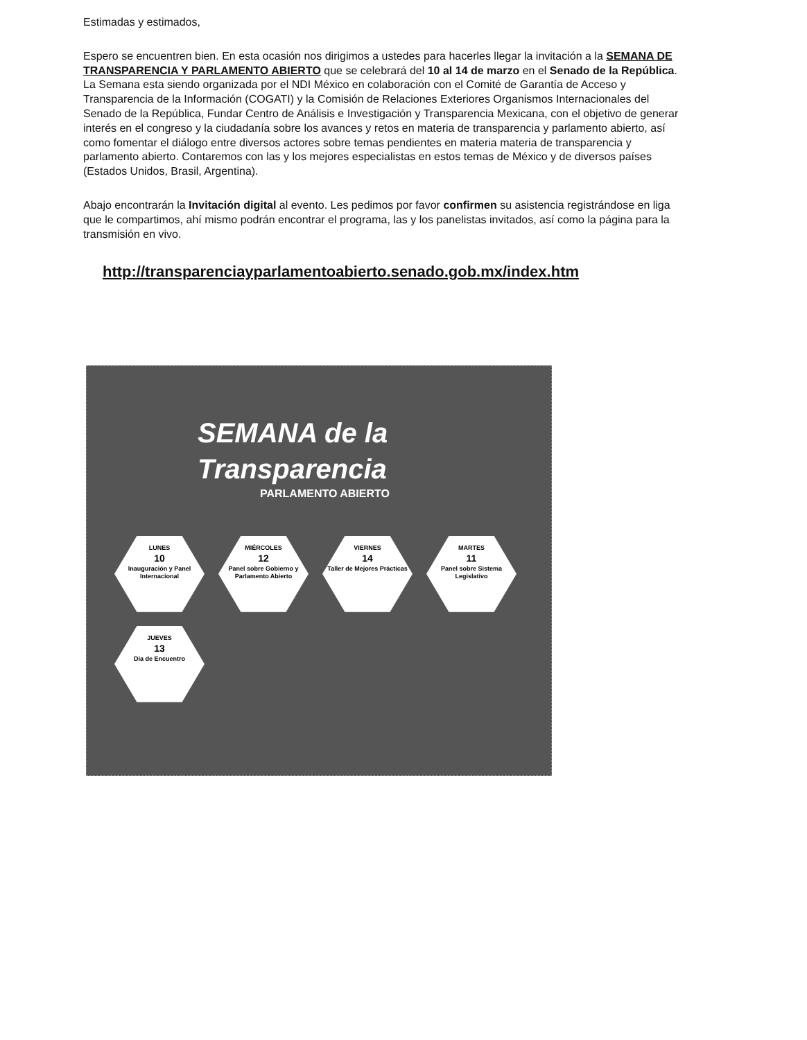Estimadas y estimados,
Espero se encuentren bien. En esta ocasión nos dirigimos a ustedes para hacerles llegar la invitación a la SEMANA DE TRANSPARENCIA Y PARLAMENTO ABIERTO que se celebrará del 10 al 14 de marzo en el Senado de la República. La Semana esta siendo organizada por el NDI México en colaboración con el Comité de Garantía de Acceso y Transparencia de la Información (COGATI) y la Comisión de Relaciones Exteriores Organismos Internacionales del Senado de la República, Fundar Centro de Análisis e Investigación y Transparencia Mexicana, con el objetivo de generar interés en el congreso y la ciudadanía sobre los avances y retos en materia de transparencia y parlamento abierto, así como fomentar el diálogo entre diversos actores sobre temas pendientes en materia materia de transparencia y parlamento abierto. Contaremos con las y los mejores especialistas en estos temas de México y de diversos países (Estados Unidos, Brasil, Argentina).
Abajo encontrarán la Invitación digital al evento. Les pedimos por favor confirmen su asistencia registrándose en liga que le compartimos, ahí mismo podrán encontrar el programa, las y los panelistas invitados, así como la página para la transmisión en vivo.
http://transparenciayparlamentoabierto.senado.gob.mx/index.htm
SEMANA de la Transparencia
PARLAMENTO ABIERTO
LUNES
10
Inauguración y Panel Internacional
MIÉRCOLES
12
Panel sobre Gobierno y Parlamento Abierto
VIERNES
14
Taller de Mejores Prácticas
MARTES
11
Panel sobre Sistema Legislativo
JUEVES
13
Día de Encuentro